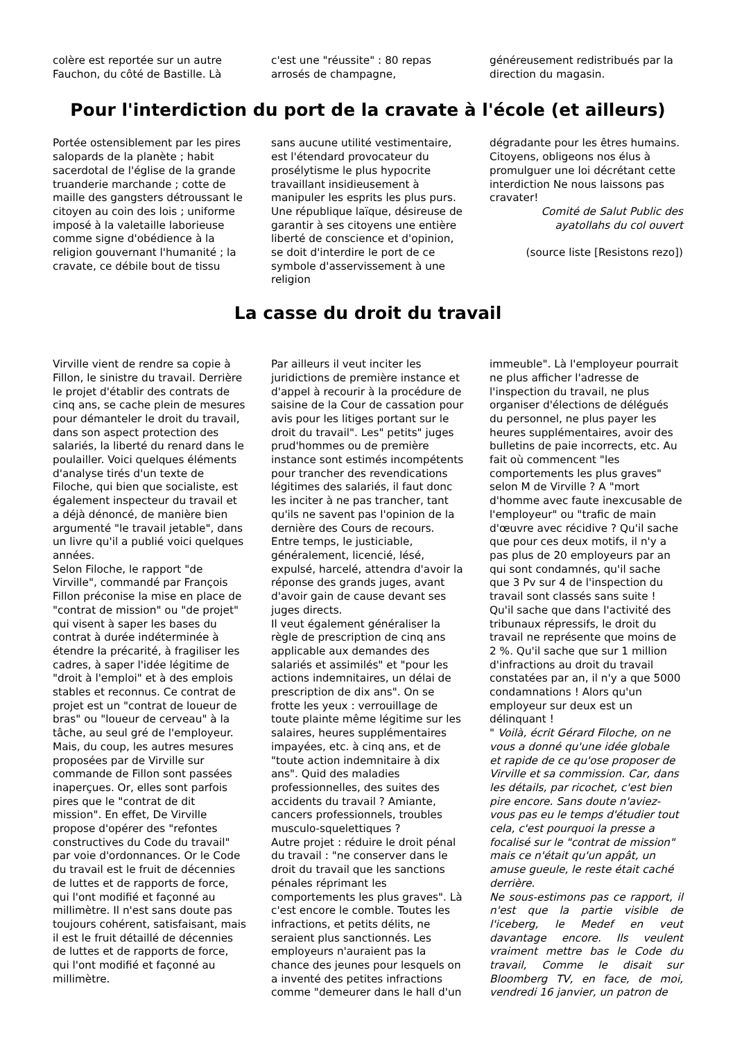colère est reportée sur un autre Fauchon, du côté de Bastille. Là
c'est une "réussite" : 80 repas arrosés de champagne,
généreusement redistribués par la direction du magasin.
Pour l'interdiction du port de la cravate à l'école (et ailleurs)
Portée ostensiblement par les pires salopards de la planète ; habit sacerdotal de l'église de la grande truanderie marchande ; cotte de maille des gangsters détroussant le citoyen au coin des lois ; uniforme imposé à la valetaille laborieuse comme signe d'obédience à la religion gouvernant l'humanité ; la cravate, ce débile bout de tissu
sans aucune utilité vestimentaire, est l'étendard provocateur du prosélytisme le plus hypocrite travaillant insidieusement à manipuler les esprits les plus purs. Une république laïque, désireuse de garantir à ses citoyens une entière liberté de conscience et d'opinion, se doit d'interdire le port de ce symbole d'asservissement à une religion
dégradante pour les êtres humains. Citoyens, obligeons nos élus à promulguer une loi décrétant cette interdiction Ne nous laissons pas cravater!
Comité de Salut Public des ayatollahs du col ouvert
(source liste [Resistons rezo])
La casse du droit du travail
Virville vient de rendre sa copie à Fillon, le sinistre du travail. Derrière le projet d'établir des contrats de cinq ans, se cache plein de mesures pour démanteler le droit du travail, dans son aspect protection des salariés, la liberté du renard dans le poulailler. Voici quelques éléments d'analyse tirés d'un texte de Filoche, qui bien que socialiste, est également inspecteur du travail et a déjà dénoncé, de manière bien argumenté "le travail jetable", dans un livre qu'il a publié voici quelques années.
Selon Filoche, le rapport "de Virville", commandé par François Fillon préconise la mise en place de "contrat de mission" ou "de projet" qui visent à saper les bases du contrat à durée indéterminée à étendre la précarité, à fragiliser les cadres, à saper l'idée légitime de "droit à l'emploi" et à des emplois stables et reconnus. Ce contrat de projet est un "contrat de loueur de bras" ou "loueur de cerveau" à la tâche, au seul gré de l'employeur. Mais, du coup, les autres mesures proposées par de Virville sur commande de Fillon sont passées inaperçues. Or, elles sont parfois pires que le "contrat de dit mission". En effet, De Virville propose d'opérer des "refontes constructives du Code du travail" par voie d'ordonnances. Or le Code du travail est le fruit de décennies de luttes et de rapports de force, qui l'ont modifié et façonné au millimètre. Il n'est sans doute pas toujours cohérent, satisfaisant, mais il est le fruit détaillé de décennies de luttes et de rapports de force, qui l'ont modifié et façonné au millimètre.
Par ailleurs il veut inciter les juridictions de première instance et d'appel à recourir à la procédure de saisine de la Cour de cassation pour avis pour les litiges portant sur le droit du travail". Les" petits" juges prud'hommes ou de première instance sont estimés incompétents pour trancher des revendications légitimes des salariés, il faut donc les inciter à ne pas trancher, tant qu'ils ne savent pas l'opinion de la dernière des Cours de recours. Entre temps, le justiciable, généralement, licencié, lésé, expulsé, harcelé, attendra d'avoir la réponse des grands juges, avant d'avoir gain de cause devant ses juges directs.
Il veut également généraliser la règle de prescription de cinq ans applicable aux demandes des salariés et assimilés" et "pour les actions indemnitaires, un délai de prescription de dix ans". On se frotte les yeux : verrouillage de toute plainte même légitime sur les salaires, heures supplémentaires impayées, etc. à cinq ans, et de "toute action indemnitaire à dix ans". Quid des maladies professionnelles, des suites des accidents du travail ? Amiante, cancers professionnels, troubles musculo-squelettiques ?
Autre projet : réduire le droit pénal du travail : "ne conserver dans le droit du travail que les sanctions pénales réprimant les comportements les plus graves". Là c'est encore le comble. Toutes les infractions, et petits délits, ne seraient plus sanctionnés. Les employeurs n'auraient pas la chance des jeunes pour lesquels on a inventé des petites infractions comme "demeurer dans le hall d'un
immeuble". Là l'employeur pourrait ne plus afficher l'adresse de l'inspection du travail, ne plus organiser d'élections de délégués du personnel, ne plus payer les heures supplémentaires, avoir des bulletins de paie incorrects, etc. Au fait où commencent "les comportements les plus graves" selon M de Virville ? A "mort d'homme avec faute inexcusable de l'employeur" ou "trafic de main d'œuvre avec récidive ? Qu'il sache que pour ces deux motifs, il n'y a pas plus de 20 employeurs par an qui sont condamnés, qu'il sache que 3 Pv sur 4 de l'inspection du travail sont classés sans suite ! Qu'il sache que dans l'activité des tribunaux répressifs, le droit du travail ne représente que moins de 2 %. Qu'il sache que sur 1 million d'infractions au droit du travail constatées par an, il n'y a que 5000 condamnations ! Alors qu'un employeur sur deux est un délinquant !
" Voilà, écrit Gérard Filoche, on ne vous a donné qu'une idée globale et rapide de ce qu'ose proposer de Virville et sa commission. Car, dans les détails, par ricochet, c'est bien pire encore. Sans doute n'aviez-vous pas eu le temps d'étudier tout cela, c'est pourquoi la presse a focalisé sur le "contrat de mission" mais ce n'était qu'un appât, un amuse gueule, le reste était caché derrière.
Ne sous-estimons pas ce rapport, il n'est que la partie visible de l'iceberg, le Medef en veut davantage encore. Ils veulent vraiment mettre bas le Code du travail, Comme le disait sur Bloomberg TV, en face, de moi, vendredi 16 janvier, un patron de